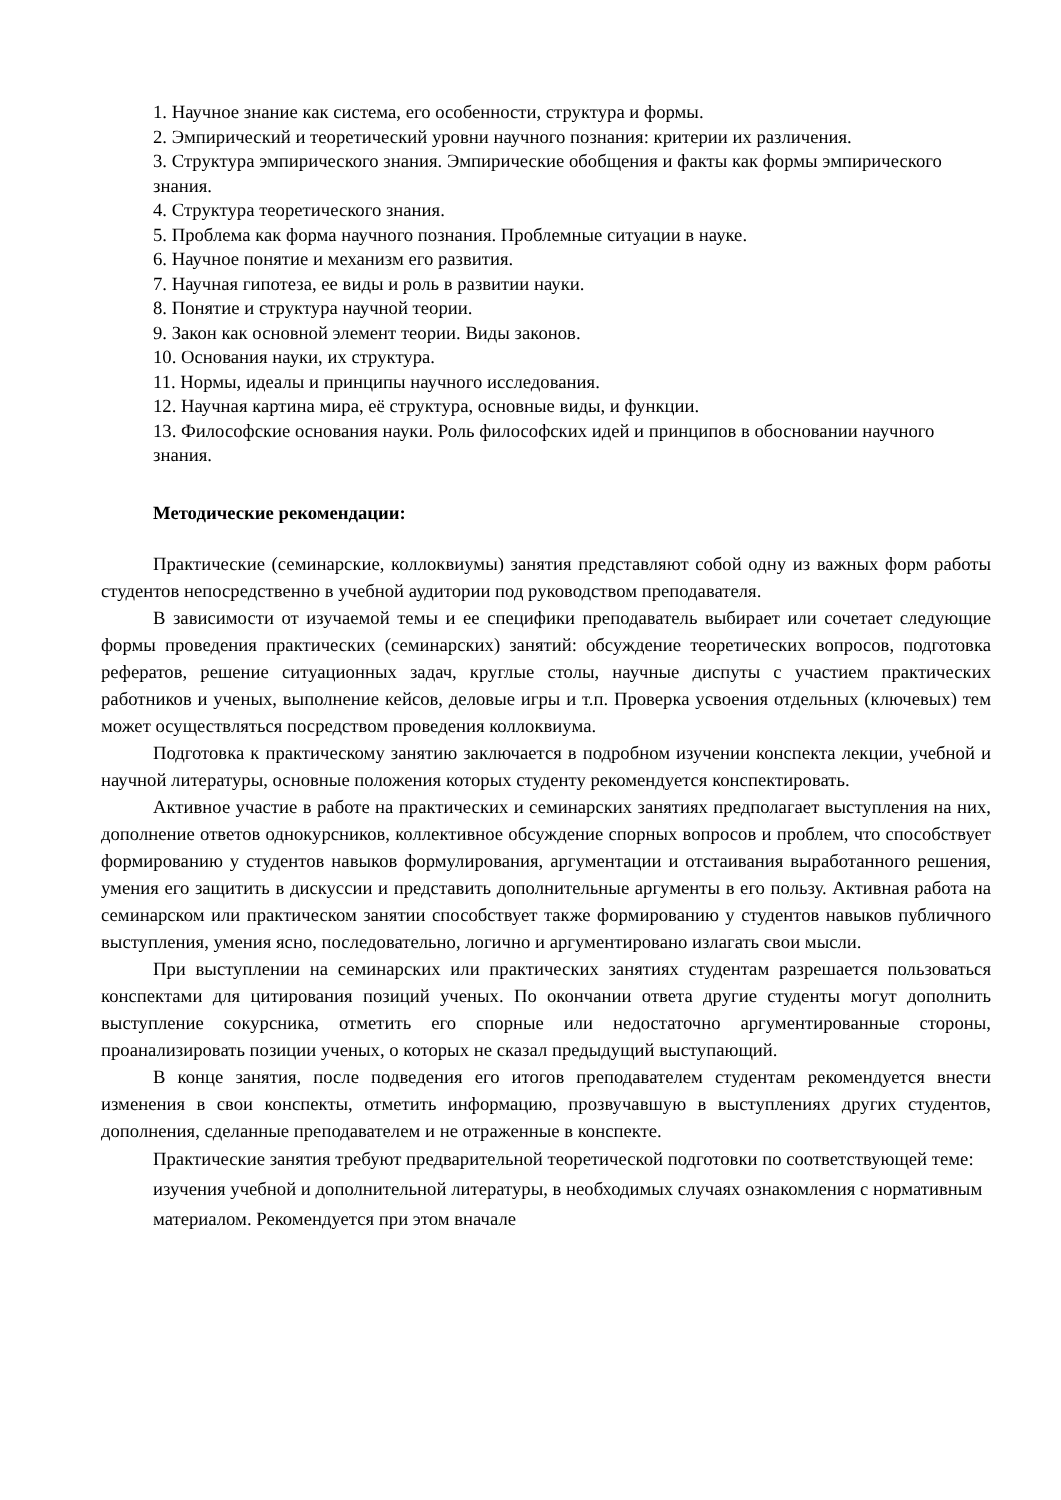1. Научное знание как система, его особенности, структура и формы.
2. Эмпирический и теоретический уровни научного познания: критерии их различения.
3. Структура эмпирического знания. Эмпирические обобщения и факты как формы эмпирического знания.
4. Структура теоретического знания.
5. Проблема как форма научного познания. Проблемные ситуации в науке.
6. Научное понятие и механизм его развития.
7. Научная гипотеза, ее виды и роль в развитии науки.
8. Понятие и структура научной теории.
9. Закон как основной элемент теории. Виды законов.
10. Основания науки, их структура.
11. Нормы, идеалы и принципы научного исследования.
12. Научная картина мира, её структура, основные виды, и функции.
13. Философские основания науки. Роль философских идей и принципов в обосновании научного знания.
Методические рекомендации:
Практические (семинарские, коллоквиумы) занятия представляют собой одну из важных форм работы студентов непосредственно в учебной аудитории под руководством преподавателя.
В зависимости от изучаемой темы и ее специфики преподаватель выбирает или сочетает следующие формы проведения практических (семинарских) занятий: обсуждение теоретических вопросов, подготовка рефератов, решение ситуационных задач, круглые столы, научные диспуты с участием практических работников и ученых, выполнение кейсов, деловые игры и т.п. Проверка усвоения отдельных (ключевых) тем может осуществляться посредством проведения коллоквиума.
Подготовка к практическому занятию заключается в подробном изучении конспекта лекции, учебной и научной литературы, основные положения которых студенту рекомендуется конспектировать.
Активное участие в работе на практических и семинарских занятиях предполагает выступления на них, дополнение ответов однокурсников, коллективное обсуждение спорных вопросов и проблем, что способствует формированию у студентов навыков формулирования, аргументации и отстаивания выработанного решения, умения его защитить в дискуссии и представить дополнительные аргументы в его пользу. Активная работа на семинарском или практическом занятии способствует также формированию у студентов навыков публичного выступления, умения ясно, последовательно, логично и аргументировано излагать свои мысли.
При выступлении на семинарских или практических занятиях студентам разрешается пользоваться конспектами для цитирования позиций ученых. По окончании ответа другие студенты могут дополнить выступление сокурсника, отметить его спорные или недостаточно аргументированные стороны, проанализировать позиции ученых, о которых не сказал предыдущий выступающий.
В конце занятия, после подведения его итогов преподавателем студентам рекомендуется внести изменения в свои конспекты, отметить информацию, прозвучавшую в выступлениях других студентов, дополнения, сделанные преподавателем и не отраженные в конспекте.
Практические занятия требуют предварительной теоретической подготовки по соответствующей теме: изучения учебной и дополнительной литературы, в необходимых случаях ознакомления с нормативным материалом. Рекомендуется при этом вначале